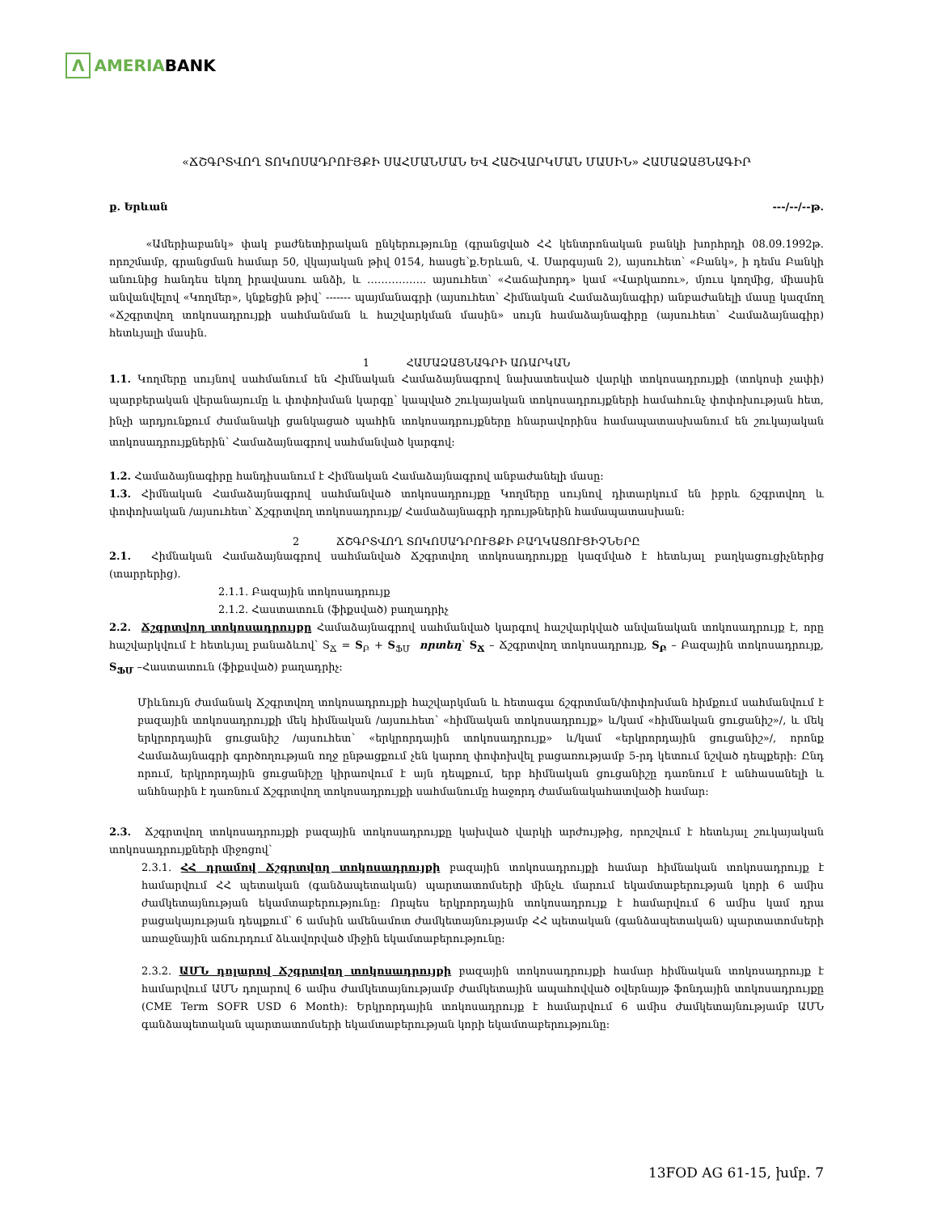Λ AMERIABANK
«ՃՇԳՐՏՎՈՂ ՏՈԿՈՍԱԴՐՈՒՅՔԻ ՍԱՀՄԱՆՄԱՆ ԵՎ ՀԱՇՎԱՐԿՄԱՆ ՄԱՍԻՆ» ՀԱՄԱՁԱՅՆԱԳԻՐ
ք. Երևան ---/--/--թ.
«Ամերիաբանկ» փակ բաժնետիրական ընկերությունը (գրանցված ՀՀ կենտրոնական բանկի խորհրդի 08.09.1992թ. որոշմամբ, գրանցման համար 50, վկայական թիվ 0154, հասցե՝ք.Երևան, Վ. Սարգսյան 2), այսուհետ՝ «Բանկ», ի դեմս Բանկի անունից հանդես եկող իրավասու անձի, և …………….. այսուհետ՝ «Հաճախորդ» կամ «Վարկառու», մյուս կողմից, միասին անվանվելով «Կողմեր», կնքեցին թիվ՝ ------- պայմանագրի (այսուհետ՝ Հիմնական Համաձայնագիր) անբաժանելի մասը կազմող «Ճշգրտվող տոկոսադրույքի սահմանման և հաշվարկման մասին» սույն համաձայնագիրը (այսուհետ՝ Համաձայնագիր) հետևյալի մասին.
1 ՀԱՄԱՁԱՅՆԱԳՐԻ ԱՌԱՐԿԱՆ
1.1. Կողմերը սույնով սահմանում են Հիմնական Համաձայնագրով նախատեսված վարկի տոկոսադրույքի (տոկոսի չափի) պարբերական վերանայումը և փոփոխման կարգը՝ կապված շուկայական տոկոսադրույքների համահունչ փոփոխության հետ, ինչի արդյունքում ժամանակի ցանկացած պահին տոկոսադրույքները հնարավորինս համապատասխանում են շուկայական տոկոսադրույքներին՝ Համաձայնագրով սահմանված կարգով:
1.2. Համաձայնագիրը հանդիսանում է Հիմնական Համաձայնագրով անբաժանելի մասը:
1.3. Հիմնական Համաձայնագրով սահմանված տոկոսադրույքը Կողմերը սույնով դիտարկում են իբրև ճշգրտվող և փոփոխական /այսուհետ՝ Ճշգրտվող տոկոսադրույք/ Համաձայնագրի դրույթներին համապատասխան:
2 ՃՇԳՐՏՎՈՂ ՏՈԿՈՍԱԴՐՈՒՅՔԻ ԲԱՂԿԱՑՈՒՑԻՉՆԵՐԸ
2.1. Հիմնական Համաձայնագրով սահմանված Ճշգրտվող տոկոսադրույքը կազմված է հետևյալ բաղկացուցիչներից (տարրերից).
2.1.1. Բազային տոկոսադրույք
2.1.2. Հաստատուն (ֆիքսված) բաղադրիչ
2.2. Ճշգրտվող տոկոսադրույքը Համաձայնագրով սահմանված կարգով հաշվարկված անվանական տոկոսադրույք է, որը հաշվարկվում է հետևյալ բանաձևով՝ S<sub>Ճ</sub> = S<sub>Բ</sub> + S<sub>ՖՄ</sub> որտեղ՝ S<sub>Ճ</sub> – Ճշգրտվող տոկոսադրույք, S<sub>Բ</sub> – Բազային տոկոսադրույք, S<sub>ՖՄ</sub> –Հաստատուն (ֆիքսված) բաղադրիչ:
Միևնույն ժամանակ Ճշգրտվող տոկոսադրույքի հաշվարկման և հետագա ճշգրտման/փոփոխման հիմքում սահմանվում է բազային տոկոսադրույքի մեկ հիմնական /այսուհետ՝ «հիմնական տոկոսադրույք» և/կամ «հիմնական ցուցանիշ»/, և մեկ երկրորդային ցուցանիշ /այսուհետ՝ «երկրորդային տոկոսադրույք» և/կամ «երկրորդային ցուցանիշ»/, որոնք Համաձայնագրի գործողության ողջ ընթացքում չեն կարող փոփոխվել բացառությամբ 5-րդ կետում նշված դեպքերի: Ընդ որում, երկրորդային ցուցանիշը կիրառվում է այն դեպքում, երբ հիմնական ցուցանիշը դառնում է անհասանելի և անհնարին է դառնում Ճշգրտվող տոկոսադրույքի սահմանումը հաջորդ ժամանակահատվածի համար:
2.3. Ճշգրտվող տոկոսադրույքի բազային տոկոսադրույքը կախված վարկի արժույթից, որոշվում է հետևյալ շուկայական տոկոսադրույքների միջոցով՝
2.3.1. ՀՀ դրամով Ճշգրտվող տոկոսադրույքի բազային տոկոսադրույքի համար հիմնական տոկոսադրույք է համարվում ՀՀ պետական (գանձապետական) պարտատոմսերի մինչև մարում եկամտաբերության կորի 6 ամիս ժամկետայնության եկամտաբերությունը: Որպես երկրորդային տոկոսադրույք է համարվում 6 ամիս կամ դրա բացակայության դեպքում՝ 6 ամսին ամենամոտ ժամկետայնությամբ ՀՀ պետական (գանձապետական) պարտատոմսերի առաջնային աճուրդում ձևավորված միջին եկամտաբերությունը:
2.3.2. ԱՄՆ դոլարով Ճշգրտվող տոկոսադրույքի բազային տոկոսադրույքի համար հիմնական տոկոսադրույք է համարվում ԱՄՆ դոլարով 6 ամիս ժամկետայնությամբ ժամկետային ապահովված օվերնայթ ֆոնդային տոկոսադրույքը (CME Term SOFR USD 6 Month): Երկրորդային տոկոսադրույք է համարվում 6 ամիս ժամկետայնությամբ ԱՄՆ գանձապետական պարտատոմսերի եկամտաբերության կորի եկամտաբերությունը:
13FOD AG 61-15, խմբ. 7